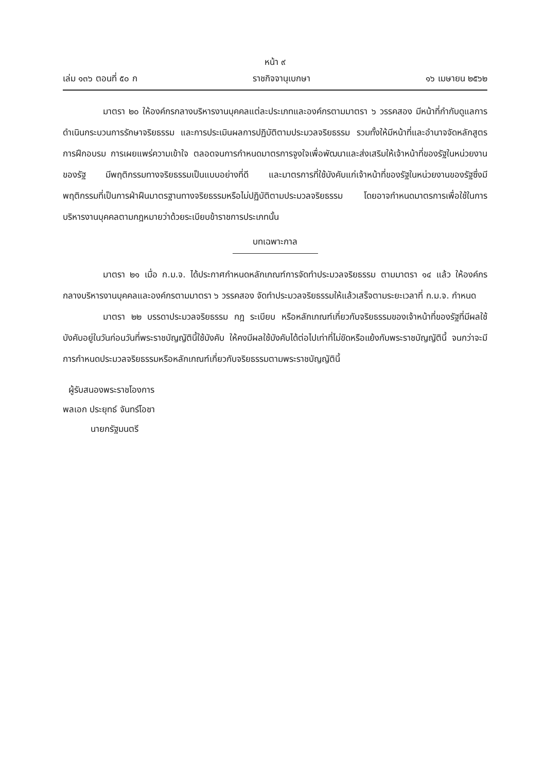หน้า ๙
เล่ม ๑๓๖ ตอนที่ ๕๐ ก ราชกิจจานุเบกษา ๑๖ เมษายน ๒๕๖๒
มาตรา ๒๐ ให้องค์กรกลางบริหารงานบุคคลแต่ละประเภทและองค์กรตามมาตรา ๖ วรรคสอง มีหน้าที่กำกับดูแลการดำเนินกระบวนการรักษาจริยธรรม และการประเมินผลการปฏิบัติตามประมวลจริยธรรม รวมทั้งให้มีหน้าที่และอำนาจจัดหลักสูตรการฝึกอบรม การเผยแพร่ความเข้าใจ ตลอดจนการกำหนดมาตรการจูงใจเพื่อพัฒนาและส่งเสริมให้เจ้าหน้าที่ของรัฐในหน่วยงานของรัฐ มีพฤติกรรมทางจริยธรรมเป็นแบบอย่างที่ดี และมาตรการที่ใช้บังคับแก่เจ้าหน้าที่ของรัฐในหน่วยงานของรัฐซึ่งมีพฤติกรรมที่เป็นการฝ่าฝืนมาตรฐานทางจริยธรรมหรือไม่ปฏิบัติตามประมวลจริยธรรม โดยอาจกำหนดมาตรการเพื่อใช้ในการบริหารงานบุคคลตามกฎหมายว่าด้วยระเบียบข้าราชการประเภทนั้น
บทเฉพาะกาล
มาตรา ๒๑ เมื่อ ก.ม.จ. ได้ประกาศกำหนดหลักเกณฑ์การจัดทำประมวลจริยธรรม ตามมาตรา ๑๔ แล้ว ให้องค์กรกลางบริหารงานบุคคลและองค์กรตามมาตรา ๖ วรรคสอง จัดทำประมวลจริยธรรมให้แล้วเสร็จตามระยะเวลาที่ ก.ม.จ. กำหนด
มาตรา ๒๒ บรรดาประมวลจริยธรรม กฎ ระเบียบ หรือหลักเกณฑ์เกี่ยวกับจริยธรรมของเจ้าหน้าที่ของรัฐที่มีผลใช้บังคับอยู่ในวันก่อนวันที่พระราชบัญญัตินี้ใช้บังคับ ให้คงมีผลใช้บังคับได้ต่อไปเท่าที่ไม่ขัดหรือแย้งกับพระราชบัญญัตินี้ จนกว่าจะมีการกำหนดประมวลจริยธรรมหรือหลักเกณฑ์เกี่ยวกับจริยธรรมตามพระราชบัญญัตินี้
ผู้รับสนองพระราชโองการ
พลเอก ประยุทธ์ จันทร์โอชา
นายกรัฐมนตรี